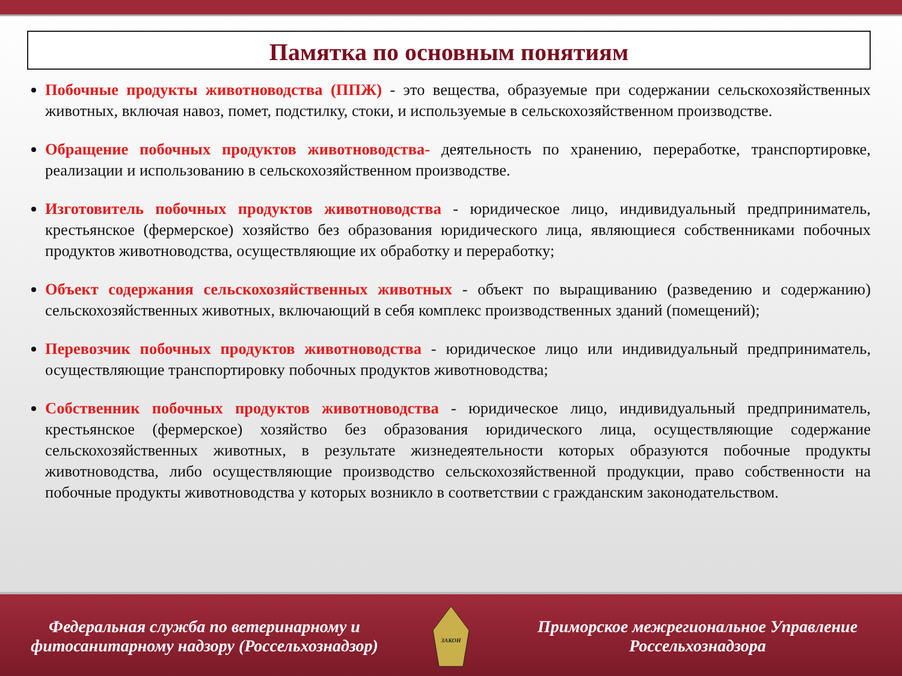Памятка по основным понятиям
Побочные продукты животноводства (ППЖ) - это вещества, образуемые при содержании сельскохозяйственных животных, включая навоз, помет, подстилку, стоки, и используемые в сельскохозяйственном производстве.
Обращение побочных продуктов животноводства- деятельность по хранению, переработке, транспортировке, реализации и использованию в сельскохозяйственном производстве.
Изготовитель побочных продуктов животноводства - юридическое лицо, индивидуальный предприниматель, крестьянское (фермерское) хозяйство без образования юридического лица, являющиеся собственниками побочных продуктов животноводства, осуществляющие их обработку и переработку;
Объект содержания сельскохозяйственных животных - объект по выращиванию (разведению и содержанию) сельскохозяйственных животных, включающий в себя комплекс производственных зданий (помещений);
Перевозчик побочных продуктов животноводства - юридическое лицо или индивидуальный предприниматель, осуществляющие транспортировку побочных продуктов животноводства;
Собственник побочных продуктов животноводства - юридическое лицо, индивидуальный предприниматель, крестьянское (фермерское) хозяйство без образования юридического лица, осуществляющие содержание сельскохозяйственных животных, в результате жизнедеятельности которых образуются побочные продукты животноводства, либо осуществляющие производство сельскохозяйственной продукции, право собственности на побочные продукты животноводства у которых возникло в соответствии с гражданским законодательством.
Федеральная служба по ветеринарному и фитосанитарному надзору (Россельхознадзор)
ЗАКОН
Приморское межрегиональное Управление Россельхознадзора